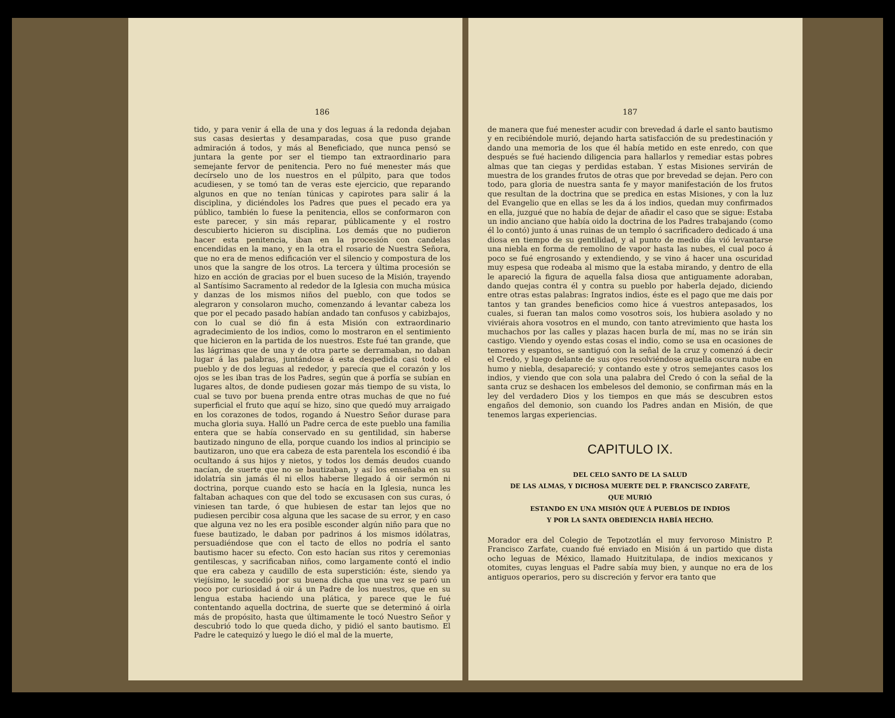186
tido, y para venir á ella de una y dos leguas á la redonda dejaban sus casas desiertas y desamparadas, cosa que puso grande admiración á todos, y más al Beneficiado, que nunca pensó se juntara la gente por ser el tiempo tan extraordinario para semejante fervor de penitencia. Pero no fué menester más que decírselo uno de los nuestros en el púlpito, para que todos acudiesen, y se tomó tan de veras este ejercicio, que reparando algunos en que no tenían túnicas y capirotes para salir á la disciplina, y diciéndoles los Padres que pues el pecado era ya público, también lo fuese la penitencia, ellos se conformaron con este parecer, y sin más reparar, públicamente y el rostro descubierto hicieron su disciplina. Los demás que no pudieron hacer esta penitencia, iban en la procesión con candelas encendidas en la mano, y en la otra el rosario de Nuestra Señora, que no era de menos edificación ver el silencio y compostura de los unos que la sangre de los otros. La tercera y última procesión se hizo en acción de gracias por el buen suceso de la Misión, trayendo al Santísimo Sacramento al rededor de la Iglesia con mucha música y danzas de los mismos niños del pueblo, con que todos se alegraron y consolaron mucho, comenzando á levantar cabeza los que por el pecado pasado habían andado tan confusos y cabizbajos, con lo cual se dió fin á esta Misión con extraordinario agradecimiento de los indios, como lo mostraron en el sentimiento que hicieron en la partida de los nuestros. Este fué tan grande, que las lágrimas que de una y de otra parte se derramaban, no daban lugar á las palabras, juntándose á esta despedida casi todo el pueblo y de dos leguas al rededor, y parecía que el corazón y los ojos se les iban tras de los Padres, según que á porfía se subían en lugares altos, de donde pudiesen gozar más tiempo de su vista, lo cual se tuvo por buena prenda entre otras muchas de que no fué superficial el fruto que aquí se hizo, sino que quedó muy arraigado en los corazones de todos, rogando á Nuestro Señor durase para mucha gloria suya. Halló un Padre cerca de este pueblo una familia entera que se había conservado en su gentilidad, sin haberse bautizado ninguno de ella, porque cuando los indios al principio se bautizaron, uno que era cabeza de esta parentela los escondió é iba ocultando á sus hijos y nietos, y todos los demás deudos cuando nacían, de suerte que no se bautizaban, y así los enseñaba en su idolatría sin jamás él ni ellos haberse llegado á oir sermón ni doctrina, porque cuando esto se hacía en la Iglesia, nunca les faltaban achaques con que del todo se excusasen con sus curas, ó viniesen tan tarde, ó que hubiesen de estar tan lejos que no pudiesen percibir cosa alguna que les sacase de su error, y en caso que alguna vez no les era posible esconder algún niño para que no fuese bautizado, le daban por padrinos á los mismos idólatras, persuadiéndose que con el tacto de ellos no podría el santo bautismo hacer su efecto. Con esto hacían sus ritos y ceremonias gentilescas, y sacrificaban niños, como largamente contó el indio que era cabeza y caudillo de esta superstición: éste, siendo ya viejísimo, le sucedió por su buena dicha que una vez se paró un poco por curiosidad á oir á un Padre de los nuestros, que en su lengua estaba haciendo una plática, y parece que le fué contentando aquella doctrina, de suerte que se determinó á oirla más de propósito, hasta que últimamente le tocó Nuestro Señor y descubrió todo lo que queda dicho, y pidió el santo bautismo. El Padre le catequizó y luego le dió el mal de la muerte,
187
de manera que fué menester acudir con brevedad á darle el santo bautismo y en recibiéndole murió, dejando harta satisfacción de su predestinación y dando una memoria de los que él había metido en este enredo, con que después se fué haciendo diligencia para hallarlos y remediar estas pobres almas que tan ciegas y perdidas estaban. Y estas Misiones servirán de muestra de los grandes frutos de otras que por brevedad se dejan. Pero con todo, para gloria de nuestra santa fe y mayor manifestación de los frutos que resultan de la doctrina que se predica en estas Misiones, y con la luz del Evangelio que en ellas se les da á los indios, quedan muy confirmados en ella, juzgué que no había de dejar de añadir el caso que se sigue: Estaba un indio anciano que había oido la doctrina de los Padres trabajando (como él lo contó) junto á unas ruinas de un templo ó sacrificadero dedicado á una diosa en tiempo de su gentilidad, y al punto de medio día vió levantarse una niebla en forma de remolino de vapor hasta las nubes, el cual poco á poco se fué engrosando y extendiendo, y se vino á hacer una oscuridad muy espesa que rodeaba al mismo que la estaba mirando, y dentro de ella le apareció la figura de aquella falsa diosa que antiguamente adoraban, dando quejas contra él y contra su pueblo por haberla dejado, diciendo entre otras estas palabras: Ingratos indios, éste es el pago que me dais por tantos y tan grandes beneficios como hice á vuestros antepasados, los cuales, si fueran tan malos como vosotros sois, los hubiera asolado y no viviérais ahora vosotros en el mundo, con tanto atrevimiento que hasta los muchachos por las calles y plazas hacen burla de mí, mas no se irán sin castigo. Viendo y oyendo estas cosas el indio, como se usa en ocasiones de temores y espantos, se santiguó con la señal de la cruz y comenzó á decir el Credo, y luego delante de sus ojos resolviéndose aquella oscura nube en humo y niebla, desapareció; y contando este y otros semejantes casos los indios, y viendo que con sola una palabra del Credo ó con la señal de la santa cruz se deshacen los embelesos del demonio, se confirman más en la ley del verdadero Dios y los tiempos en que más se descubren estos engaños del demonio, son cuando los Padres andan en Misión, de que tenemos largas experiencias.
CAPITULO IX.
DEL CELO SANTO DE LA SALUD
DE LAS ALMAS, Y DICHOSA MUERTE DEL P. FRANCISCO ZARFATE,
QUE MURIÓ
ESTANDO EN UNA MISIÓN QUE Á PUEBLOS DE INDIOS
Y POR LA SANTA OBEDIENCIA HABÍA HECHO.
Morador era del Colegio de Tepotzotlán el muy fervoroso Ministro P. Francisco Zarfate, cuando fué enviado en Misión á un partido que dista ocho leguas de México, llamado Huitzitulapa, de indios mexicanos y otomites, cuyas lenguas el Padre sabía muy bien, y aunque no era de los antiguos operarios, pero su discreción y fervor era tanto que